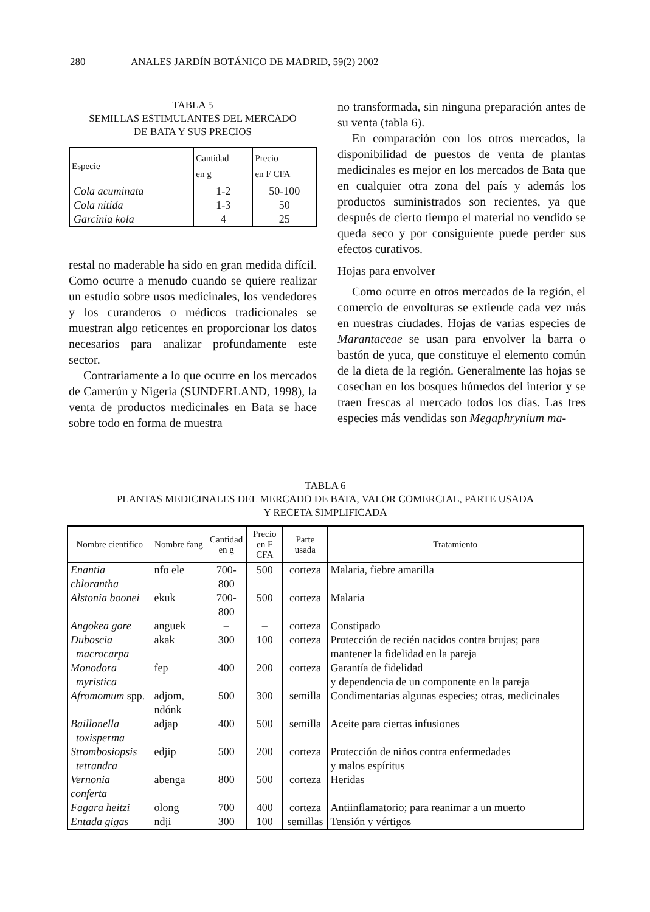280 ANALES JARDÍN BOTÁNICO DE MADRID, 59(2) 2002
TABLA 5
SEMILLAS ESTIMULANTES DEL MERCADO
DE BATA Y SUS PRECIOS
| Especie | Cantidad en g | Precio en F CFA |
| --- | --- | --- |
| Cola acuminata | 1-2 | 50-100 |
| Cola nitida | 1-3 | 50 |
| Garcinia kola | 4 | 25 |
restal no maderable ha sido en gran medida difícil. Como ocurre a menudo cuando se quiere realizar un estudio sobre usos medicinales, los vendedores y los curanderos o médicos tradicionales se muestran algo reticentes en proporcionar los datos necesarios para analizar profundamente este sector.
Contrariamente a lo que ocurre en los mercados de Camerún y Nigeria (SUNDERLAND, 1998), la venta de productos medicinales en Bata se hace sobre todo en forma de muestra
no transformada, sin ninguna preparación antes de su venta (tabla 6).
En comparación con los otros mercados, la disponibilidad de puestos de venta de plantas medicinales es mejor en los mercados de Bata que en cualquier otra zona del país y además los productos suministrados son recientes, ya que después de cierto tiempo el material no vendido se queda seco y por consiguiente puede perder sus efectos curativos.
Hojas para envolver
Como ocurre en otros mercados de la región, el comercio de envolturas se extiende cada vez más en nuestras ciudades. Hojas de varias especies de Marantaceae se usan para envolver la barra o bastón de yuca, que constituye el elemento común de la dieta de la región. Generalmente las hojas se cosechan en los bosques húmedos del interior y se traen frescas al mercado todos los días. Las tres especies más vendidas son Megaphrynium ma-
TABLA 6
PLANTAS MEDICINALES DEL MERCADO DE BATA, VALOR COMERCIAL, PARTE USADA
Y RECETA SIMPLIFICADA
| Nombre científico | Nombre fang | Cantidad en g | Precio en F CFA | Parte usada | Tratamiento |
| --- | --- | --- | --- | --- | --- |
| Enantia chlorantha | nfo ele | 700-800 | 500 | corteza | Malaria, fiebre amarilla |
| Alstonia boonei | ekuk | 700-800 | 500 | corteza | Malaria |
| Angokea gore | anguek | – | – | corteza | Constipado |
| Duboscia macrocarpa | akak | 300 | 100 | corteza | Protección de recién nacidos contra brujas; para mantener la fidelidad en la pareja |
| Monodora myristica | fep | 400 | 200 | corteza | Garantía de fidelidad y dependencia de un componente en la pareja |
| Afromomum spp. | adjom, ndónk | 500 | 300 | semilla | Condimentarias algunas especies; otras, medicinales |
| Baillonella toxisperma | adjap | 400 | 500 | semilla | Aceite para ciertas infusiones |
| Strombosiopsis tetrandra | edjip | 500 | 200 | corteza | Protección de niños contra enfermedades y malos espíritus |
| Vernonia conferta | abenga | 800 | 500 | corteza | Heridas |
| Fagara heitzi | olong | 700 | 400 | corteza | Antiinflamatorio; para reanimar a un muerto |
| Entada gigas | ndji | 300 | 100 | semillas | Tensión y vértigos |